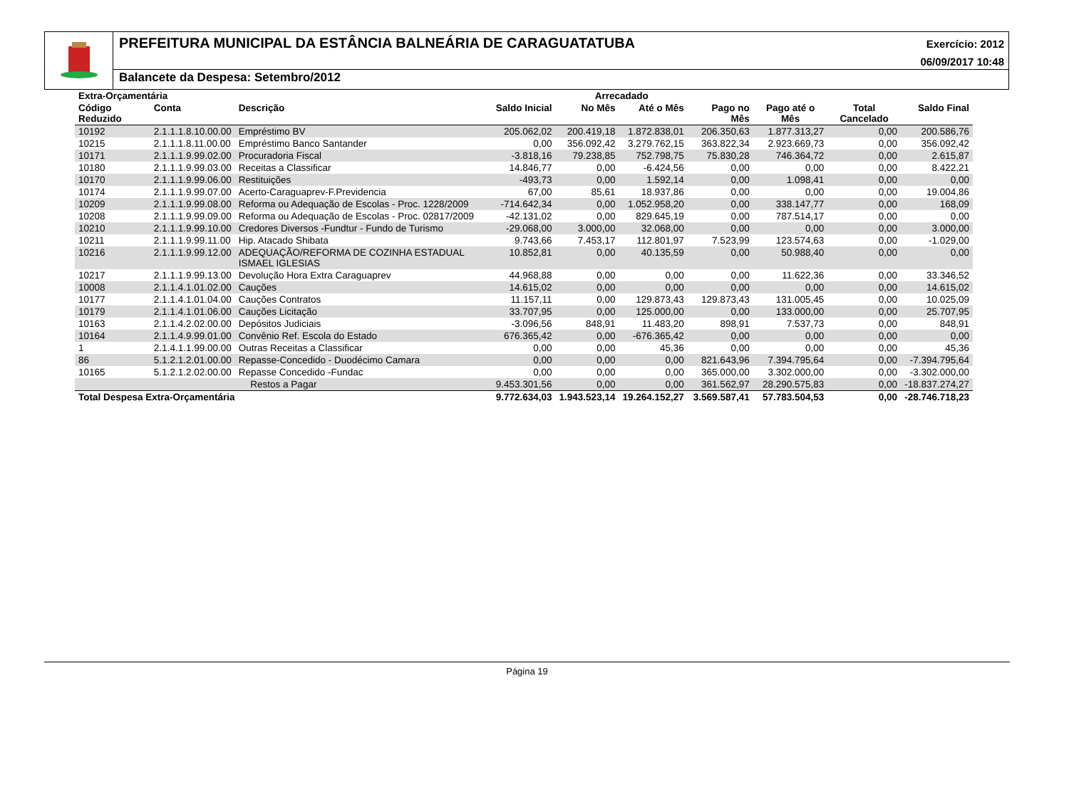PREFEITURA MUNICIPAL DA ESTÂNCIA BALNEÁRIA DE CARAGUATATUBA
Exercício: 2012
06/09/2017 10:48
Balancete da Despesa: Setembro/2012
| Extra-Orçamentária | | | | Arrecadado | | | | | |
| --- | --- | --- | --- | --- | --- | --- | --- | --- | --- |
| Código Reduzido | Conta | Descrição | Saldo Inicial | No Mês | Até o Mês | Pago no Mês | Pago até o Mês | Total Cancelado | Saldo Final |
| 10192 | 2.1.1.1.8.10.00.00 | Empréstimo BV | 205.062,02 | 200.419,18 | 1.872.838,01 | 206.350,63 | 1.877.313,27 | 0,00 | 200.586,76 |
| 10215 | 2.1.1.1.8.11.00.00 | Empréstimo Banco Santander | 0,00 | 356.092,42 | 3.279.762,15 | 363.822,34 | 2.923.669,73 | 0,00 | 356.092,42 |
| 10171 | 2.1.1.1.9.99.02.00 | Procuradoria Fiscal | -3.818,16 | 79.238,85 | 752.798,75 | 75.830,28 | 746.364,72 | 0,00 | 2.615,87 |
| 10180 | 2.1.1.1.9.99.03.00 | Receitas a Classificar | 14.846,77 | 0,00 | -6.424,56 | 0,00 | 0,00 | 0,00 | 8.422,21 |
| 10170 | 2.1.1.1.9.99.06.00 | Restituições | -493,73 | 0,00 | 1.592,14 | 0,00 | 1.098,41 | 0,00 | 0,00 |
| 10174 | 2.1.1.1.9.99.07.00 | Acerto-Caraguaprev-F.Previdencia | 67,00 | 85,61 | 18.937,86 | 0,00 | 0,00 | 0,00 | 19.004,86 |
| 10209 | 2.1.1.1.9.99.08.00 | Reforma ou Adequação de Escolas - Proc. 1228/2009 | -714.642,34 | 0,00 | 1.052.958,20 | 0,00 | 338.147,77 | 0,00 | 168,09 |
| 10208 | 2.1.1.1.9.99.09.00 | Reforma ou Adequação de Escolas - Proc. 02817/2009 | -42.131,02 | 0,00 | 829.645,19 | 0,00 | 787.514,17 | 0,00 | 0,00 |
| 10210 | 2.1.1.1.9.99.10.00 | Credores Diversos -Fundtur - Fundo de Turismo | -29.068,00 | 3.000,00 | 32.068,00 | 0,00 | 0,00 | 0,00 | 3.000,00 |
| 10211 | 2.1.1.1.9.99.11.00 | Hip. Atacado Shibata | 9.743,66 | 7.453,17 | 112.801,97 | 7.523,99 | 123.574,63 | 0,00 | -1.029,00 |
| 10216 | 2.1.1.1.9.99.12.00 | ADEQUAÇÃO/REFORMA DE COZINHA ESTADUAL ISMAEL IGLESIAS | 10.852,81 | 0,00 | 40.135,59 | 0,00 | 50.988,40 | 0,00 | 0,00 |
| 10217 | 2.1.1.1.9.99.13.00 | Devolução Hora Extra Caraguaprev | 44.968,88 | 0,00 | 0,00 | 0,00 | 11.622,36 | 0,00 | 33.346,52 |
| 10008 | 2.1.1.4.1.01.02.00 | Cauções | 14.615,02 | 0,00 | 0,00 | 0,00 | 0,00 | 0,00 | 14.615,02 |
| 10177 | 2.1.1.4.1.01.04.00 | Cauções Contratos | 11.157,11 | 0,00 | 129.873,43 | 129.873,43 | 131.005,45 | 0,00 | 10.025,09 |
| 10179 | 2.1.1.4.1.01.06.00 | Cauções Licitação | 33.707,95 | 0,00 | 125.000,00 | 0,00 | 133.000,00 | 0,00 | 25.707,95 |
| 10163 | 2.1.1.4.2.02.00.00 | Depósitos Judiciais | -3.096,56 | 848,91 | 11.483,20 | 898,91 | 7.537,73 | 0,00 | 848,91 |
| 10164 | 2.1.1.4.9.99.01.00 | Convênio Ref. Escola do Estado | 676.365,42 | 0,00 | -676.365,42 | 0,00 | 0,00 | 0,00 | 0,00 |
| 1 | 2.1.4.1.1.99.00.00 | Outras Receitas a Classificar | 0,00 | 0,00 | 45,36 | 0,00 | 0,00 | 0,00 | 45,36 |
| 86 | 5.1.2.1.2.01.00.00 | Repasse-Concedido - Duodécimo Camara | 0,00 | 0,00 | 0,00 | 821.643,96 | 7.394.795,64 | 0,00 | -7.394.795,64 |
| 10165 | 5.1.2.1.2.02.00.00 | Repasse Concedido -Fundac | 0,00 | 0,00 | 0,00 | 365.000,00 | 3.302.000,00 | 0,00 | -3.302.000,00 |
| Restos a Pagar | | | 9.453.301,56 | 0,00 | 0,00 | 361.562,97 | 28.290.575,83 | 0,00 | -18.837.274,27 |
| Total Despesa Extra-Orçamentária | | | 9.772.634,03 | 1.943.523,14 | 19.264.152,27 | 3.569.587,41 | 57.783.504,53 | 0,00 | -28.746.718,23 |
Página 19